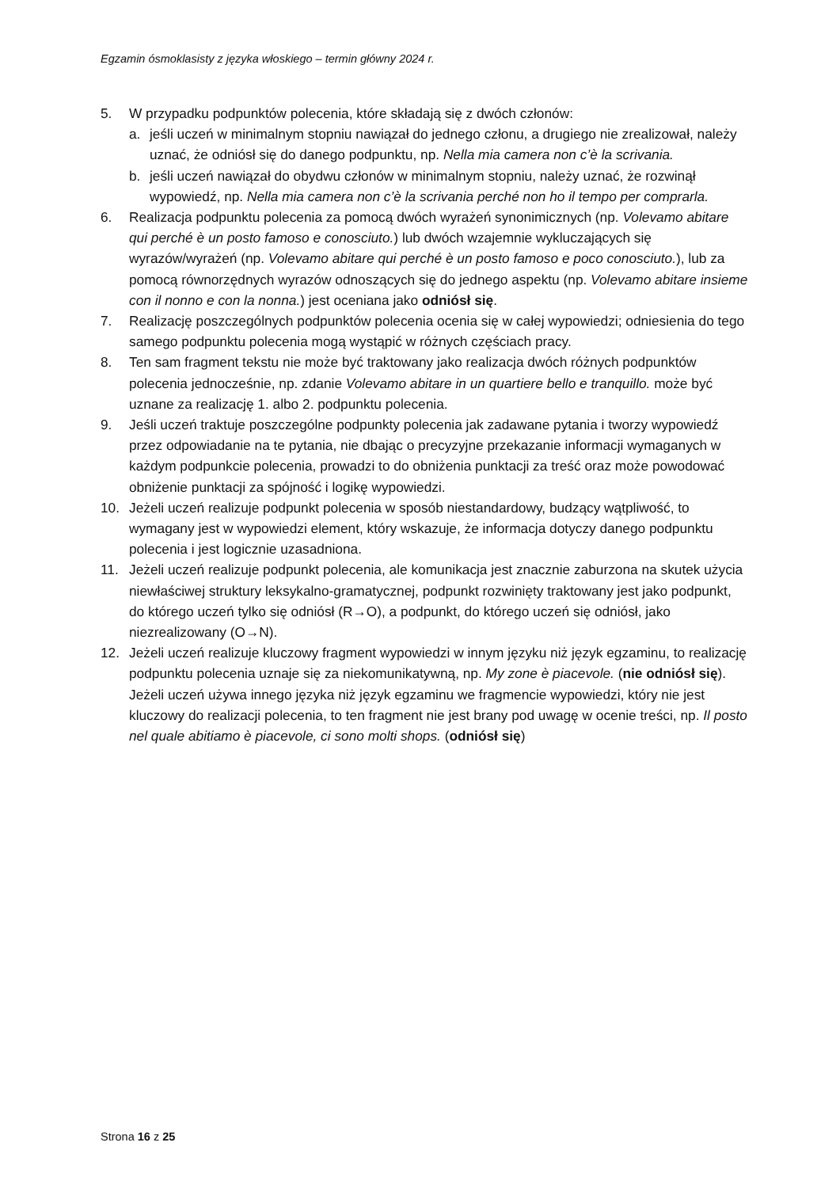Egzamin ósmoklasisty z języka włoskiego – termin główny 2024 r.
5. W przypadku podpunktów polecenia, które składają się z dwóch członów:
a. jeśli uczeń w minimalnym stopniu nawiązał do jednego członu, a drugiego nie zrealizował, należy uznać, że odniósł się do danego podpunktu, np. Nella mia camera non c’è la scrivania.
b. jeśli uczeń nawiązał do obydwu członów w minimalnym stopniu, należy uznać, że rozwinął wypowiedź, np. Nella mia camera non c’è la scrivania perché non ho il tempo per comprarla.
6. Realizacja podpunktu polecenia za pomocą dwóch wyrażeń synonimicznych (np. Volevamo abitare qui perché è un posto famoso e conosciuto.) lub dwóch wzajemnie wykluczających się wyrazów/wyrażeń (np. Volevamo abitare qui perché è un posto famoso e poco conosciuto.), lub za pomocą równorzędnych wyrazów odnoszących się do jednego aspektu (np. Volevamo abitare insieme con il nonno e con la nonna.) jest oceniana jako odniósł się.
7. Realizację poszczególnych podpunktów polecenia ocenia się w całej wypowiedzi; odniesienia do tego samego podpunktu polecenia mogą wystąpić w różnych częściach pracy.
8. Ten sam fragment tekstu nie może być traktowany jako realizacja dwóch różnych podpunktów polecenia jednocześnie, np. zdanie Volevamo abitare in un quartiere bello e tranquillo. może być uznane za realizację 1. albo 2. podpunktu polecenia.
9. Jeśli uczeń traktuje poszczególne podpunkty polecenia jak zadawane pytania i tworzy wypowiedź przez odpowiadanie na te pytania, nie dbając o precyzyjne przekazanie informacji wymaganych w każdym podpunkcie polecenia, prowadzi to do obniżenia punktacji za treść oraz może powodować obniżenie punktacji za spójność i logikę wypowiedzi.
10. Jeżeli uczeń realizuje podpunkt polecenia w sposób niestandardowy, budzący wątpliwość, to wymagany jest w wypowiedzi element, który wskazuje, że informacja dotyczy danego podpunktu polecenia i jest logicznie uzasadniona.
11. Jeżeli uczeń realizuje podpunkt polecenia, ale komunikacja jest znacznie zaburzona na skutek użycia niewłaściwej struktury leksykalno-gramatycznej, podpunkt rozwinięty traktowany jest jako podpunkt, do którego uczeń tylko się odniósł (R→O), a podpunkt, do którego uczeń się odniósł, jako niezrealizowany (O→N).
12. Jeżeli uczeń realizuje kluczowy fragment wypowiedzi w innym języku niż język egzaminu, to realizację podpunktu polecenia uznaje się za niekomunikatywną, np. My zone è piacevole. (nie odniósł się). Jeżeli uczeń używa innego języka niż język egzaminu we fragmencie wypowiedzi, który nie jest kluczowy do realizacji polecenia, to ten fragment nie jest brany pod uwagę w ocenie treści, np. Il posto nel quale abitiamo è piacevole, ci sono molti shops. (odniósł się)
Strona 16 z 25